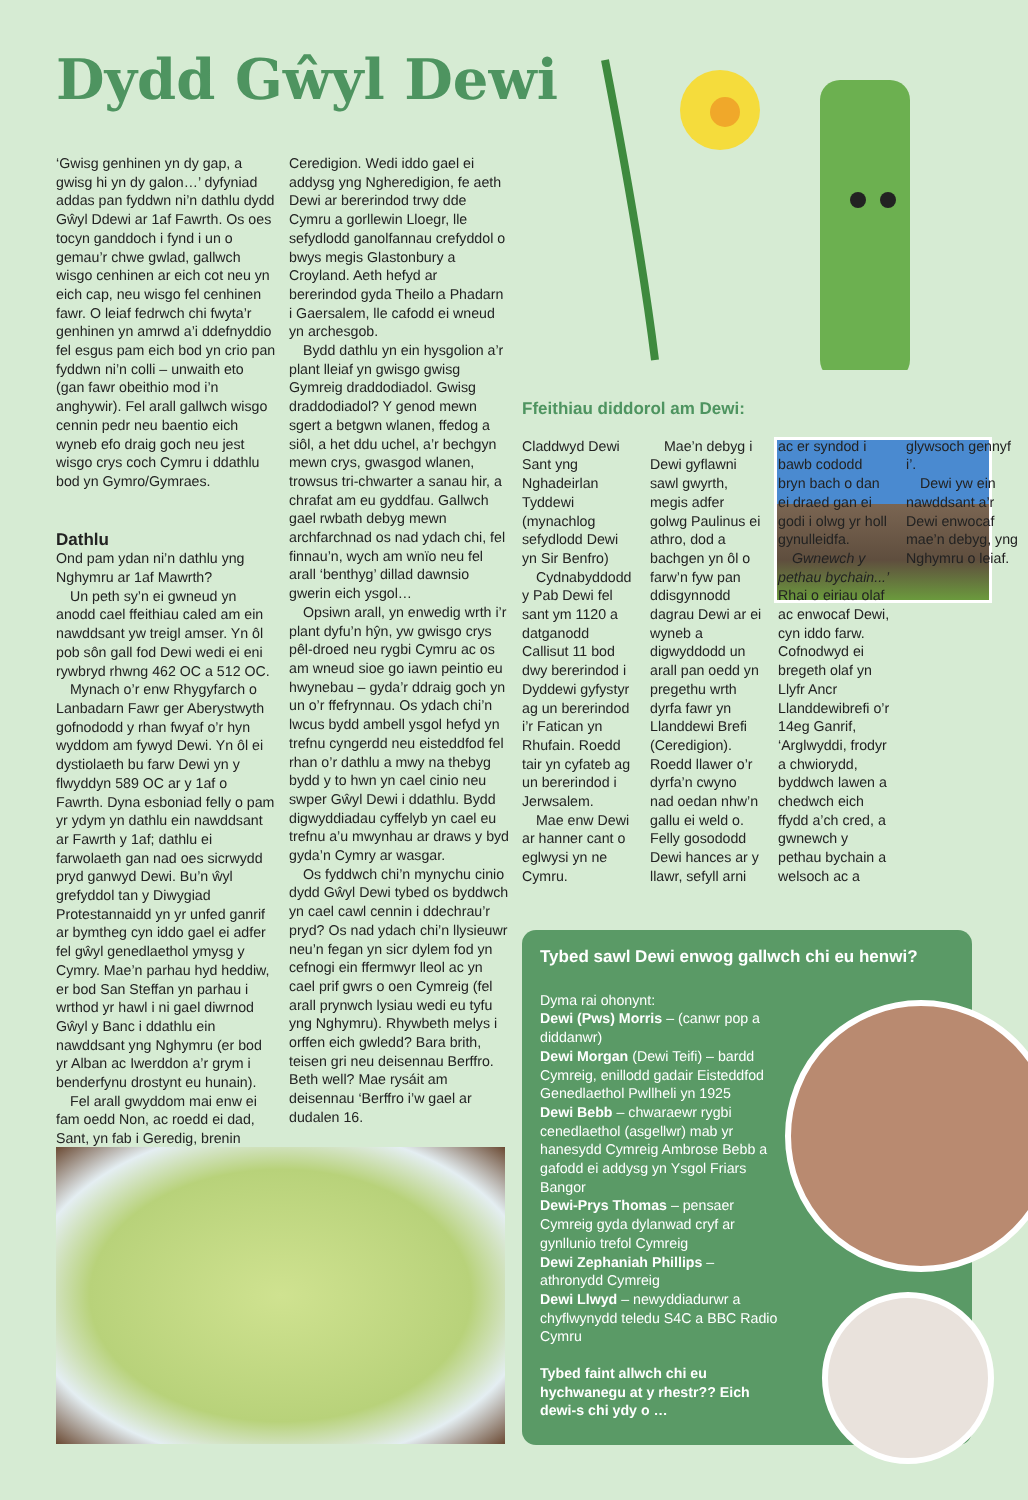Dydd Gŵyl Dewi
‘Gwisg genhinen yn dy gap, a gwisg hi yn dy galon…’ dyfyniad addas pan fyddwn ni’n dathlu dydd Gŵyl Ddewi ar 1af Fawrth. Os oes tocyn ganddoch i fynd i un o gemau’r chwe gwlad, gallwch wisgo cenhinen ar eich cot neu yn eich cap, neu wisgo fel cenhinen fawr. O leiaf fedrwch chi fwyta’r genhinen yn amrwd a’i ddefnyddio fel esgus pam eich bod yn crio pan fyddwn ni’n colli – unwaith eto (gan fawr obeithio mod i’n anghywir). Fel arall gallwch wisgo cennin pedr neu baentio eich wyneb efo draig goch neu jest wisgo crys coch Cymru i ddathlu bod yn Gymro/Gymraes.
Dathlu
Ond pam ydan ni’n dathlu yng Nghymru ar 1af Mawrth?
Un peth sy’n ei gwneud yn anodd cael ffeithiau caled am ein nawddsant yw treigl amser. Yn ôl pob sôn gall fod Dewi wedi ei eni rywbryd rhwng 462 OC a 512 OC.
Mynach o’r enw Rhygyfarch o Lanbadarn Fawr ger Aberystwyth gofnododd y rhan fwyaf o’r hyn wyddom am fywyd Dewi. Yn ôl ei dystiolaeth bu farw Dewi yn y flwyddyn 589 OC ar y 1af o Fawrth. Dyna esboniad felly o pam yr ydym yn dathlu ein nawddsant ar Fawrth y 1af; dathlu ei farwolaeth gan nad oes sicrwydd pryd ganwyd Dewi. Bu’n ŵyl grefyddol tan y Diwygiad Protestannaidd yn yr unfed ganrif ar bymtheg cyn iddo gael ei adfer fel gŵyl genedlaethol ymysg y Cymry. Mae’n parhau hyd heddiw, er bod San Steffan yn parhau i wrthod yr hawl i ni gael diwrnod Gŵyl y Banc i ddathlu ein nawddsant yng Nghymru (er bod yr Alban ac Iwerddon a’r grym i benderfynu drostynt eu hunain).
Fel arall gwyddom mai enw ei fam oedd Non, ac roedd ei dad, Sant, yn fab i Geredig, brenin
Ceredigion. Wedi iddo gael ei addysg yng Ngheredigion, fe aeth Dewi ar bererindod trwy dde Cymru a gorllewin Lloegr, lle sefydlodd ganolfannau crefyddol o bwys megis Glastonbury a Croyland. Aeth hefyd ar bererindod gyda Theilo a Phadarn i Gaersalem, lle cafodd ei wneud yn archesgob.
Bydd dathlu yn ein hysgolion a’r plant lleiaf yn gwisgo gwisg Gymreig draddodiadol. Gwisg draddodiadol? Y genod mewn sgert a betgwn wlanen, ffedog a siôl, a het ddu uchel, a’r bechgyn mewn crys, gwasgod wlanen, trowsus tri-chwarter a sanau hir, a chrafat am eu gyddfau. Gallwch gael rwbath debyg mewn archfarchnad os nad ydach chi, fel finnau’n, wych am wnïo neu fel arall ‘benthyg’ dillad dawnsio gwerin eich ysgol…
Opsiwn arall, yn enwedig wrth i’r plant dyfu’n hŷn, yw gwisgo crys pêl-droed neu rygbi Cymru ac os am wneud sioe go iawn peintio eu hwynebau – gyda’r ddraig goch yn un o’r ffefrynnau. Os ydach chi’n lwcus bydd ambell ysgol hefyd yn trefnu cyngerdd neu eisteddfod fel rhan o’r dathlu a mwy na thebyg bydd y to hwn yn cael cinio neu swper Gŵyl Dewi i ddathlu. Bydd digwyddiadau cyffelyb yn cael eu trefnu a’u mwynhau ar draws y byd gyda’n Cymry ar wasgar.
Os fyddwch chi’n mynychu cinio dydd Gŵyl Dewi tybed os byddwch yn cael cawl cennin i ddechrau’r pryd? Os nad ydach chi’n llysieuwr neu’n fegan yn sicr dylem fod yn cefnogi ein ffermwyr lleol ac yn cael prif gwrs o oen Cymreig (fel arall prynwch lysiau wedi eu tyfu yng Nghymru). Rhywbeth melys i orffen eich gwledd? Bara brith, teisen gri neu deisennau Berffro. Beth well? Mae rysáit am deisennau ‘Berffro i’w gael ar dudalen 16.
Ffeithiau diddorol am Dewi:
Claddwyd Dewi Sant yng Nghadeirlan Tyddewi (mynachlog sefydlodd Dewi yn Sir Benfro)
Cydnabyddodd y Pab Dewi fel sant ym 1120 a datganodd Callisut 11 bod dwy bererindod i Dyddewi gyfystyr ag un bererindod i’r Fatican yn Rhufain. Roedd tair yn cyfateb ag un bererindod i Jerwsalem.
Mae enw Dewi ar hanner cant o eglwysi yn ne Cymru.
Mae’n debyg i Dewi gyflawni sawl gwyrth, megis adfer golwg Paulinus ei athro, dod a bachgen yn ôl o farw’n fyw pan ddisgynnodd dagrau Dewi ar ei wyneb a digwyddodd un arall pan oedd yn pregethu wrth dyrfa fawr yn Llanddewi Brefi (Ceredigion). Roedd llawer o’r dyrfa’n cwyno nad oedan nhw’n gallu ei weld o. Felly gosododd Dewi hances ar y llawr, sefyll arni ac er syndod i bawb cododd bryn bach o dan ei draed gan ei godi i olwg yr holl gynulleidfa.
Gwnewch y pethau bychain...’ Rhai o eiriau olaf ac enwocaf Dewi, cyn iddo farw. Cofnodwyd ei bregeth olaf yn Llyfr Ancr Llanddewibrefi o’r 14eg Ganrif, ‘Arglwyddi, frodyr a chwiorydd, byddwch lawen a chedwch eich ffydd a’ch cred, a gwnewch y pethau bychain a welsoch ac a glywsoch gennyf i’.
Dewi yw ein nawddsant a’r Dewi enwocaf mae’n debyg, yng Nghymru o leiaf.
Tybed sawl Dewi enwog gallwch chi eu henwi?
Dyma rai ohonynt:
Dewi (Pws) Morris – (canwr pop a diddanwr)
Dewi Morgan (Dewi Teifi) – bardd Cymreig, enillodd gadair Eisteddfod Genedlaethol Pwllheli yn 1925
Dewi Bebb – chwaraewr rygbi cenedlaethol (asgellwr) mab yr hanesydd Cymreig Ambrose Bebb a gafodd ei addysg yn Ysgol Friars Bangor
Dewi-Prys Thomas – pensaer Cymreig gyda dylanwad cryf ar gynllunio trefol Cymreig
Dewi Zephaniah Phillips – athronydd Cymreig
Dewi Llwyd – newyddiadurwr a chyflwynydd teledu S4C a BBC Radio Cymru
Tybed faint allwch chi eu hychwanegu at y rhestr?? Eich dewi-s chi ydy o …